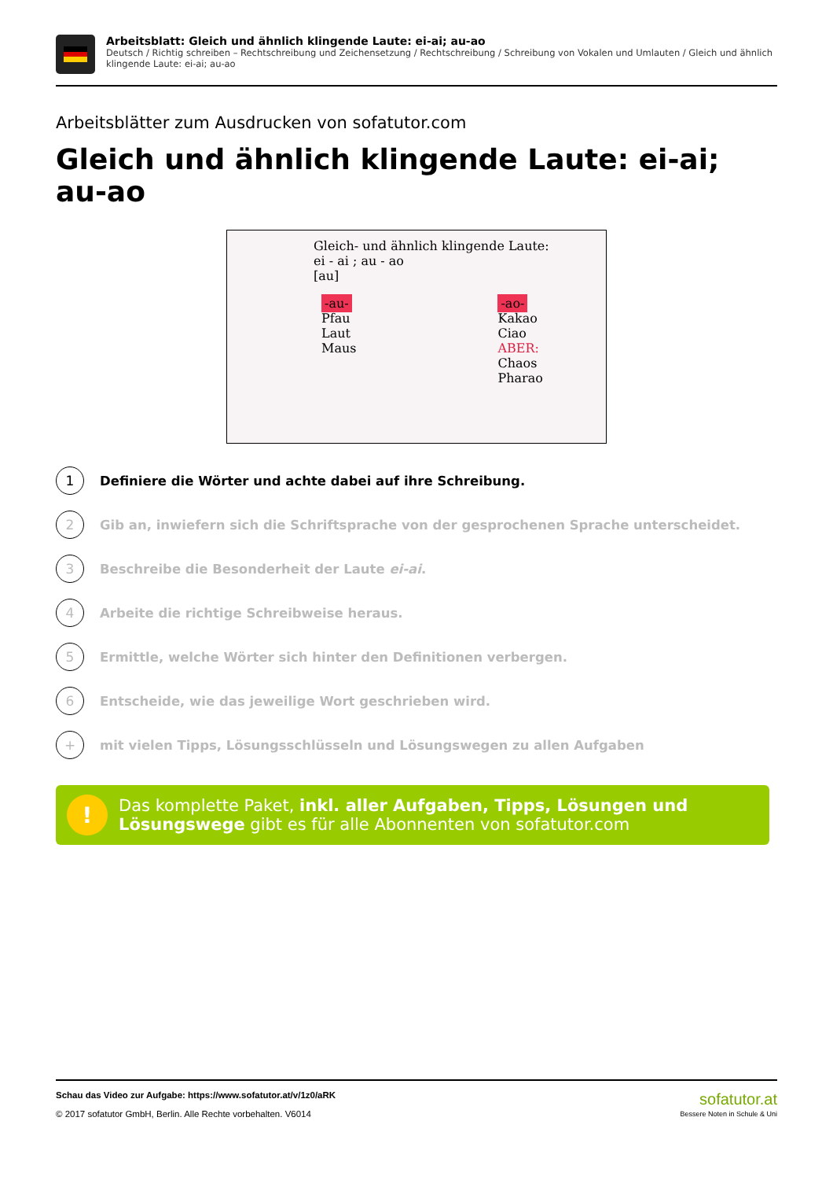Arbeitsblatt: Gleich und ähnlich klingende Laute: ei-ai; au-ao
Deutsch / Richtig schreiben – Rechtschreibung und Zeichensetzung / Rechtschreibung / Schreibung von Vokalen und Umlauten / Gleich und ähnlich klingende Laute: ei-ai; au-ao
Arbeitsblätter zum Ausdrucken von sofatutor.com
Gleich und ähnlich klingende Laute: ei-ai; au-ao
Gleich- und ähnlich klingende Laute:
ei - ai ; au - ao
[au]
-au-
Pfau
Laut
Maus
-ao-
Kakao
Ciao
ABER:
Chaos
Pharao
1
Definiere die Wörter und achte dabei auf ihre Schreibung.
2
Gib an, inwiefern sich die Schriftsprache von der gesprochenen Sprache unterscheidet.
3
Beschreibe die Besonderheit der Laute ei-ai.
4
Arbeite die richtige Schreibweise heraus.
5
Ermittle, welche Wörter sich hinter den Definitionen verbergen.
6
Entscheide, wie das jeweilige Wort geschrieben wird.
+
mit vielen Tipps, Lösungsschlüsseln und Lösungswegen zu allen Aufgaben
!
Das komplette Paket, inkl. aller Aufgaben, Tipps, Lösungen und Lösungswege gibt es für alle Abonnenten von sofatutor.com
Schau das Video zur Aufgabe: https://www.sofatutor.at/v/1z0/aRK
© 2017 sofatutor GmbH, Berlin. Alle Rechte vorbehalten. V6014
sofatutor.at
Bessere Noten in Schule & Uni